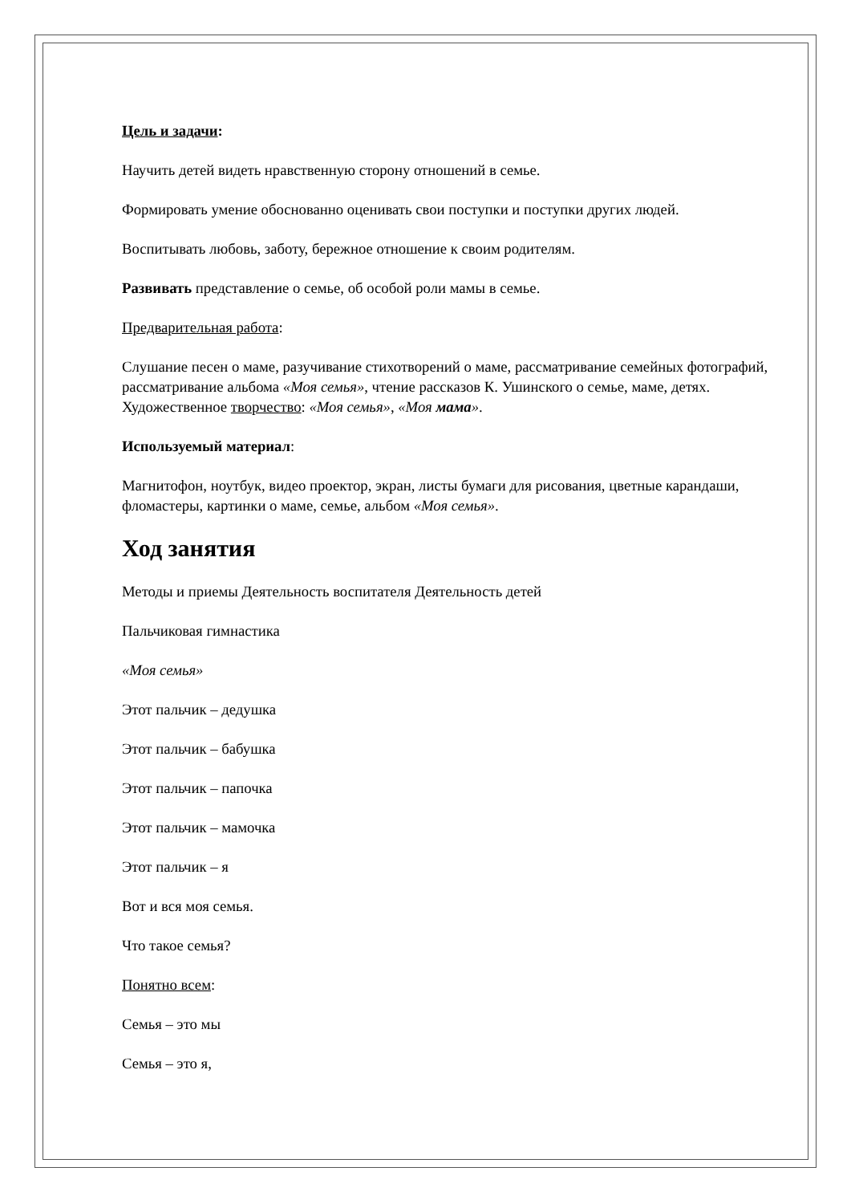Цель и задачи:
Научить детей видеть нравственную сторону отношений в семье.
Формировать умение обоснованно оценивать свои поступки и поступки других людей.
Воспитывать любовь, заботу, бережное отношение к своим родителям.
Развивать представление о семье, об особой роли мамы в семье.
Предварительная работа:
Слушание песен о маме, разучивание стихотворений о маме, рассматривание семейных фотографий, рассматривание альбома «Моя семья», чтение рассказов К. Ушинского о семье, маме, детях. Художественное творчество: «Моя семья», «Моя мама».
Используемый материал:
Магнитофон, ноутбук, видео проектор, экран, листы бумаги для рисования, цветные карандаши, фломастеры, картинки о маме, семье, альбом «Моя семья».
Ход занятия
Методы и приемы Деятельность воспитателя Деятельность детей
Пальчиковая гимнастика
«Моя семья»
Этот пальчик – дедушка
Этот пальчик – бабушка
Этот пальчик – папочка
Этот пальчик – мамочка
Этот пальчик – я
Вот и вся моя семья.
Что такое семья?
Понятно всем:
Семья – это мы
Семья – это я,